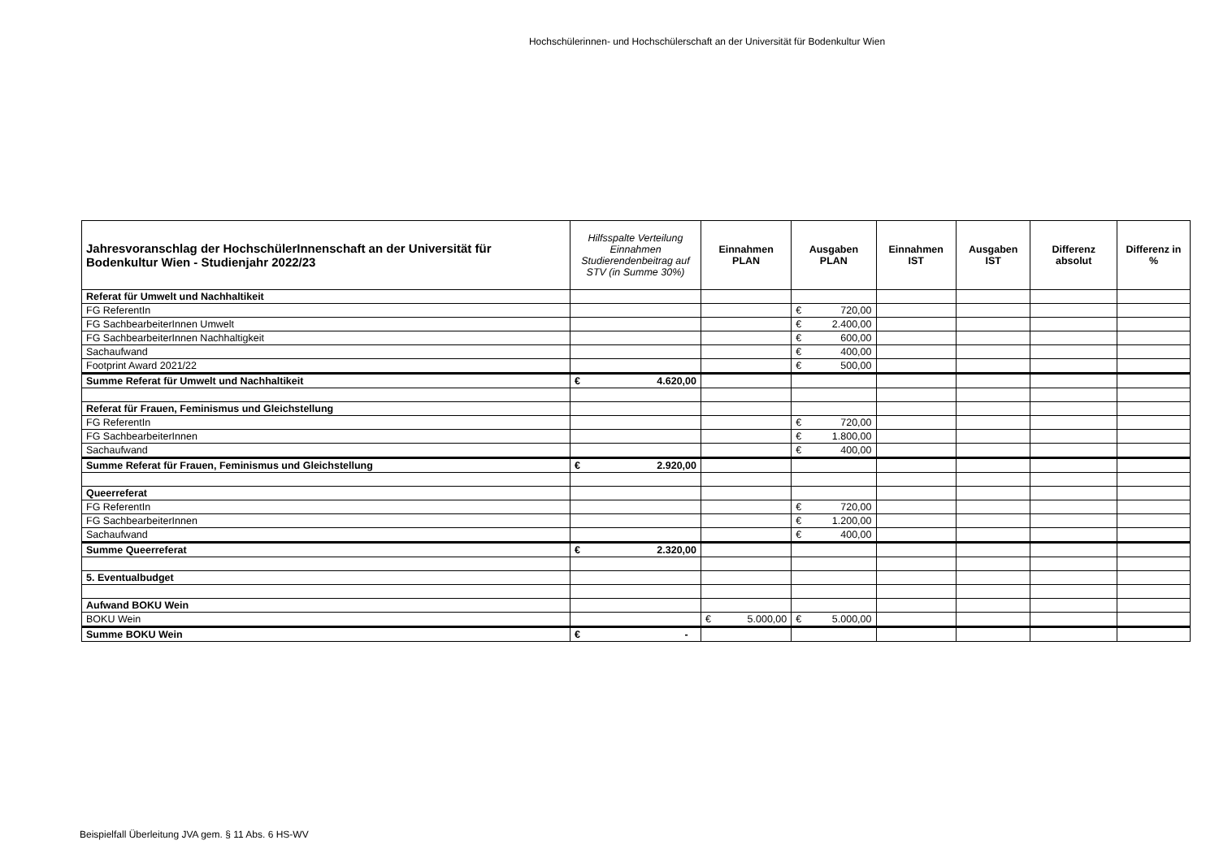Hochschülerinnen- und Hochschülerschaft an der Universität für Bodenkultur Wien
| Jahresvoranschlag der HochschülerInnenschaft an der Universität für Bodenkultur Wien - Studienjahr 2022/23 | Hilfsspalte Verteilung Einnahmen Studierendenbeitrag auf STV (in Summe 30%) | Einnahmen PLAN | Ausgaben PLAN | Einnahmen IST | Ausgaben IST | Differenz absolut | Differenz in % |
| --- | --- | --- | --- | --- | --- | --- | --- |
| Referat für Umwelt und Nachhaltikeit | | | | | | | |
| FG ReferentIn | | | € 720,00 | | | | |
| FG SachbearbeiterInnen Umwelt | | | € 2.400,00 | | | | |
| FG SachbearbeiterInnen Nachhaltigkeit | | | € 600,00 | | | | |
| Sachaufwand | | | € 400,00 | | | | |
| Footprint Award 2021/22 | | | € 500,00 | | | | |
| Summe Referat für Umwelt und Nachhaltikeit | € 4.620,00 | | | | | | |
| Referat für Frauen, Feminismus und Gleichstellung | | | | | | | |
| FG ReferentIn | | | € 720,00 | | | | |
| FG SachbearbeiterInnen | | | € 1.800,00 | | | | |
| Sachaufwand | | | € 400,00 | | | | |
| Summe Referat für Frauen, Feminismus und Gleichstellung | € 2.920,00 | | | | | | |
| Queerreferat | | | | | | | |
| FG ReferentIn | | | € 720,00 | | | | |
| FG SachbearbeiterInnen | | | € 1.200,00 | | | | |
| Sachaufwand | | | € 400,00 | | | | |
| Summe Queerreferat | € 2.320,00 | | | | | | |
| 5. Eventualbudget | | | | | | | |
| Aufwand BOKU Wein | | | | | | | |
| BOKU Wein | | € 5.000,00 | € 5.000,00 | | | | |
| Summe BOKU Wein | € - | | | | | | |
Beispielfall Überleitung JVA gem. § 11 Abs. 6 HS-WV